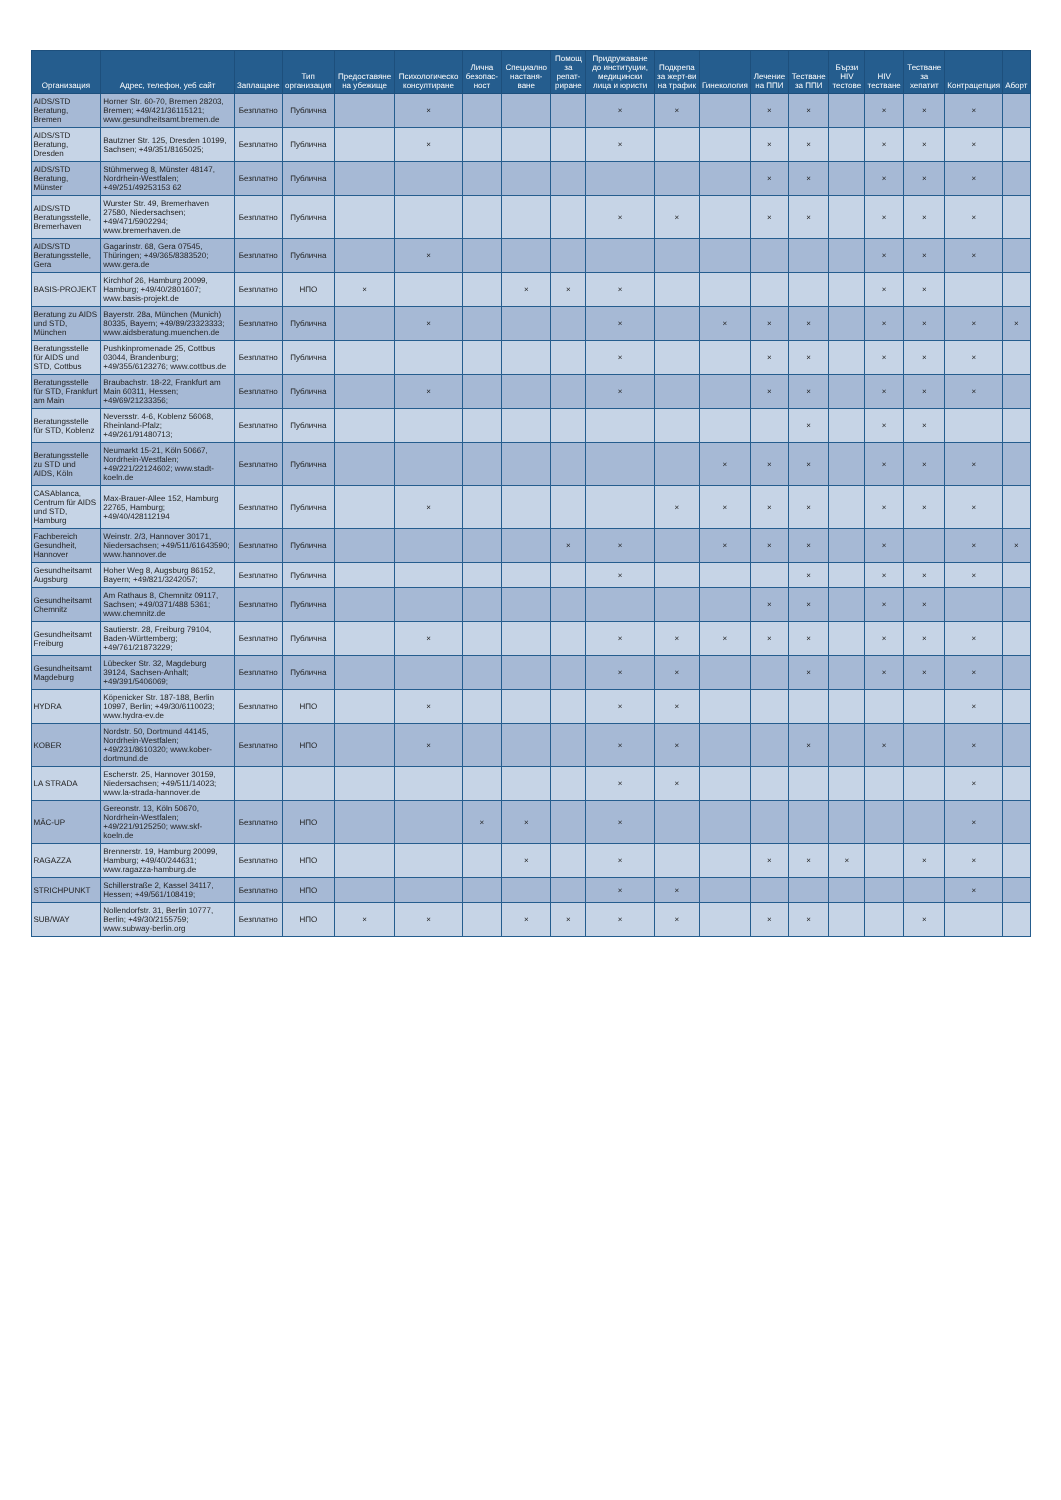| Организация | Адрес, телефон, уеб сайт | Заплащане | Тип организация | Предоставяне на убежище | Психологическо консултиране | Лична безопас-ност | Специално настаня-ване | Помощ за репат-риране | Придружаване до институции, медицински лица и юристи | Подкрепа за жерт-ви на трафик | Гинекология | Лечение на ППИ | Тестване за ППИ | Бързи HIV тестове | HIV тестване | Тестване за хепатит | Контрацепция | Аборт |
| --- | --- | --- | --- | --- | --- | --- | --- | --- | --- | --- | --- | --- | --- | --- | --- | --- | --- | --- |
| AIDS/STD Beratung, Bremen | Horner Str. 60-70, Bremen 28203, Bremen; +49/421/36115121; www.gesundheitsamt.bremen.de | Безплатно | Публична | | × | | | | × | × | | × | × | | × | × | × | |
| AIDS/STD Beratung, Dresden | Bautzner Str. 125, Dresden 10199, Sachsen; +49/351/8165025; | Безплатно | Публична | | × | | | | × | | | × | × | | × | × | × | |
| AIDS/STD Beratung, Münster | Stühmerweg 8, Münster 48147, Nordrhein-Westfalen; +49/251/49253153 62 | Безплатно | Публична | | | | | | | | | × | × | | × | × | × | |
| AIDS/STD Beratungsstelle, Bremerhaven | Wurster Str. 49, Bremerhaven 27580, Niedersachsen; +49/471/5902294; www.bremerhaven.de | Безплатно | Публична | | | | | | × | × | | × | × | | × | × | × | |
| AIDS/STD Beratungsstelle, Gera | Gagarinstr. 68, Gera 07545, Thüringen; +49/365/8383520; www.gera.de | Безплатно | Публична | | × | | | | | | | | | | × | × | × | |
| BASIS-PROJEKT | Kirchhof 26, Hamburg 20099, Hamburg; +49/40/2801607; www.basis-projekt.de | Безплатно | НПО | × | | | × | × | × | | | | | | × | × | | |
| Beratung zu AIDS und STD, München | Bayerstr. 28a, München (Munich) 80335, Bayern; +49/89/23323333; www.aidsberatung.muenchen.de | Безплатно | Публична | | × | | | | × | | × | × | × | | × | × | × | × |
| Beratungsstelle für AIDS und STD, Cottbus | Pushkinpromenade 25, Cottbus 03044, Brandenburg; +49/355/6123276; www.cottbus.de | Безплатно | Публична | | | | | | × | | | × | × | | × | × | × | |
| Beratungsstelle für STD, Frankfurt am Main | Braubachstr. 18-22, Frankfurt am Main 60311, Hessen; +49/69/21233356; | Безплатно | Публична | | × | | | | × | | | × | × | | × | × | × | |
| Beratungsstelle für STD, Koblenz | Neversstr. 4-6, Koblenz 56068, Rheinland-Pfalz; +49/261/91480713; | Безплатно | Публична | | | | | | | | | | × | | × | × | | |
| Beratungsstelle zu STD und AIDS, Köln | Neumarkt 15-21, Köln 50667, Nordrhein-Westfalen; +49/221/22124602; www.stadt-koeln.de | Безплатно | Публична | | | | | | | | × | × | × | | × | × | × | |
| CASAblanca, Centrum für AIDS und STD, Hamburg | Max-Brauer-Allee 152, Hamburg 22765, Hamburg; +49/40/428112194 | Безплатно | Публична | | × | | | | | × | × | × | × | | × | × | × | |
| Fachbereich Gesundheit, Hannover | Weinstr. 2/3, Hannover 30171, Niedersachsen; +49/511/61643590; www.hannover.de | Безплатно | Публична | | | | | × | × | | × | × | × | | × | | × | × |
| Gesundheitsamt Augsburg | Hoher Weg 8, Augsburg 86152, Bayern; +49/821/3242057; | Безплатно | Публична | | | | | | × | | | | × | | × | × | × | |
| Gesundheitsamt Chemnitz | Am Rathaus 8, Chemnitz 09117, Sachsen; +49/0371/488 5361; www.chemnitz.de | Безплатно | Публична | | | | | | | | | × | × | | × | × | | |
| Gesundheitsamt Freiburg | Sautierstr. 28, Freiburg 79104, Baden-Württemberg; +49/761/21873229; | Безплатно | Публична | | × | | | | × | × | × | × | × | | × | × | × | |
| Gesundheitsamt Magdeburg | Lübecker Str. 32, Magdeburg 39124, Sachsen-Anhalt; +49/391/5406069; | Безплатно | Публична | | | | | | × | × | | | × | | × | × | × | |
| HYDRA | Köpenicker Str. 187-188, Berlin 10997, Berlin; +49/30/6110023; www.hydra-ev.de | Безплатно | НПО | | × | | | | × | × | | | | | | | × | |
| KOBER | Nordstr. 50, Dortmund 44145, Nordrhein-Westfalen; +49/231/8610320; www.kober-dortmund.de | Безплатно | НПО | | × | | | | × | × | | | × | | × | | × | |
| LA STRADA | Escherstr. 25, Hannover 30159, Niedersachsen; +49/511/14023; www.la-strada-hannover.de | | | | | | | | × | × | | | | | | | × | |
| MÄC-UP | Gereonstr. 13, Köln 50670, Nordrhein-Westfalen; +49/221/9125250; www.skf-koeln.de | Безплатно | НПО | | | × | × | | × | | | | | | | | × | |
| RAGAZZA | Brennerstr. 19, Hamburg 20099, Hamburg; +49/40/244631; www.ragazza-hamburg.de | Безплатно | НПО | | | | × | | × | | | × | × | × | | × | × | |
| STRICHPUNKT | Schillerstraße 2, Kassel 34117, Hessen; +49/561/108419; | Безплатно | НПО | | | | | | × | × | | | | | | | × | |
| SUB/WAY | Nollendorfstr. 31, Berlin 10777, Berlin; +49/30/2155759; www.subway-berlin.org | Безплатно | НПО | × | × | | × | × | × | × | | × | × | | | × | | |